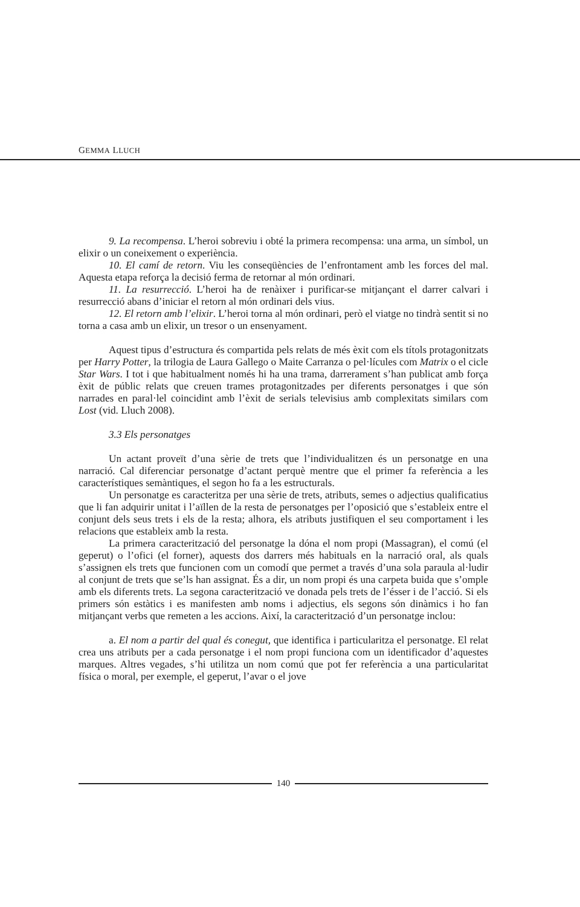GEMMA LLUCH
9. La recompensa. L’heroi sobreviu i obté la primera recompensa: una arma, un símbol, un elixir o un coneixement o experiència.
10. El camí de retorn. Viu les conseqüències de l’enfrontament amb les forces del mal. Aquesta etapa reforça la decisió ferma de retornar al món ordinari.
11. La resurrecció. L’heroi ha de renàixer i purificar-se mitjançant el darrer calvari i resurrecció abans d’iniciar el retorn al món ordinari dels vius.
12. El retorn amb l’elixir. L’heroi torna al món ordinari, però el viatge no tindrà sentit si no torna a casa amb un elixir, un tresor o un ensenyament.
Aquest tipus d’estructura és compartida pels relats de més èxit com els títols protagonitzats per Harry Potter, la trilogia de Laura Gallego o Maite Carranza o pel·lícules com Matrix o el cicle Star Wars. I tot i que habitualment només hi ha una trama, darrerament s’han publicat amb força èxit de públic relats que creuen trames protagonitzades per diferents personatges i que són narrades en paral·lel coincidint amb l’èxit de serials televisius amb complexitats similars com Lost (vid. Lluch 2008).
3.3 Els personatges
Un actant proveït d’una sèrie de trets que l’individualitzen és un personatge en una narració. Cal diferenciar personatge d’actant perquè mentre que el primer fa referència a les característiques semàntiques, el segon ho fa a les estructurals.
Un personatge es caracteritza per una sèrie de trets, atributs, semes o adjectius qualificatius que li fan adquirir unitat i l’aïllen de la resta de personatges per l’oposició que s’estableix entre el conjunt dels seus trets i els de la resta; alhora, els atributs justifiquen el seu comportament i les relacions que estableix amb la resta.
La primera caracterització del personatge la dóna el nom propi (Massagran), el comú (el geperut) o l’ofici (el forner), aquests dos darrers més habituals en la narració oral, als quals s’assignen els trets que funcionen com un comodí que permet a través d’una sola paraula al·ludir al conjunt de trets que se’ls han assignat. És a dir, un nom propi és una carpeta buida que s’omple amb els diferents trets. La segona caracterització ve donada pels trets de l’ésser i de l’acció. Si els primers són estàtics i es manifesten amb noms i adjectius, els segons són dinàmics i ho fan mitjançant verbs que remeten a les accions. Així, la caracterització d’un personatge inclou:
a. El nom a partir del qual és conegut, que identifica i particularitza el personatge. El relat crea uns atributs per a cada personatge i el nom propi funciona com un identificador d’aquestes marques. Altres vegades, s’hi utilitza un nom comú que pot fer referència a una particularitat física o moral, per exemple, el geperut, l’avar o el jove
140